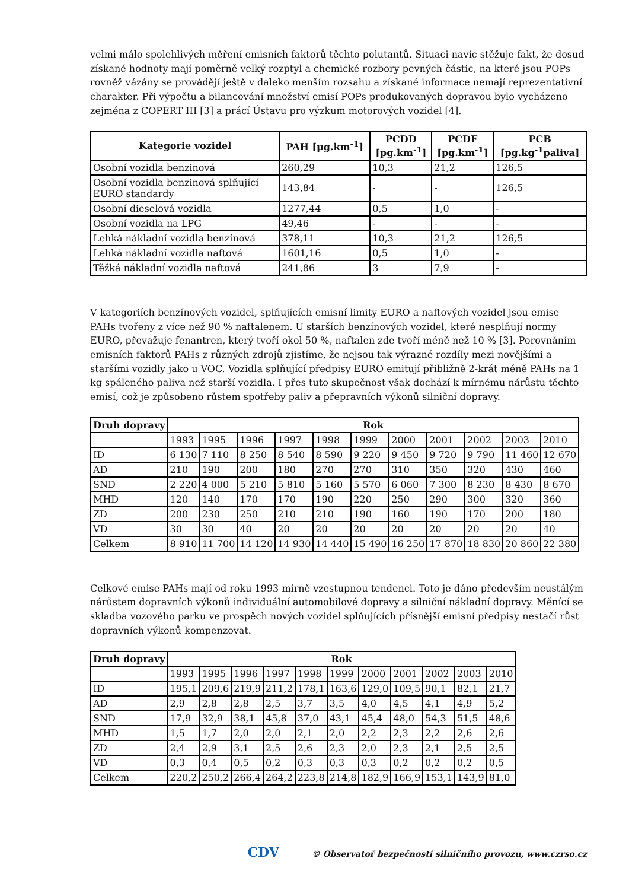velmi málo spolehlivých měření emisních faktorů těchto polutantů. Situaci navíc stěžuje fakt, že dosud získané hodnoty mají poměrně velký rozptyl a chemické rozbory pevných částic, na které jsou POPs rovněž vázány se provádějí ještě v daleko menším rozsahu a získané informace nemají reprezentativní charakter. Při výpočtu a bilancování množství emisí POPs produkovaných dopravou bylo vycházeno zejména z COPERT III [3] a prácí Ústavu pro výzkum motorových vozidel [4].
| Kategorie vozidel | PAH [μg.km<sup>-1</sup>] | PCDD [pg.km<sup>-1</sup>] | PCDF [pg.km<sup>-1</sup>] | PCB [pg.kg<sup>-1</sup>paliva] |
| --- | --- | --- | --- | --- |
| Osobní vozidla benzinová | 260,29 | 10,3 | 21,2 | 126,5 |
| Osobní vozidla benzinová splňující EURO standardy | 143,84 | - | - | 126,5 |
| Osobní dieselová vozidla | 1277,44 | 0,5 | 1,0 | - |
| Osobní vozidla na LPG | 49,46 | - | - | - |
| Lehká nákladní vozidla benzínová | 378,11 | 10,3 | 21,2 | 126,5 |
| Lehká nákladní vozidla naftová | 1601,16 | 0,5 | 1,0 | - |
| Těžká nákladní vozidla naftová | 241,86 | 3 | 7,9 | - |
V kategoriích benzínových vozidel, splňujících emisní limity EURO a naftových vozidel jsou emise PAHs tvořeny z více než 90 % naftalenem. U starších benzínových vozidel, které nesplňují normy EURO, převažuje fenantren, který tvoří okol 50 %, naftalen zde tvoří méně než 10 % [3]. Porovnáním emisních faktorů PAHs z různých zdrojů zjistíme, že nejsou tak výrazné rozdíly mezi novějšími a staršími vozidly jako u VOC. Vozidla splňující předpisy EURO emitují přibližně 2-krát méně PAHs na 1 kg spáleného paliva než starší vozidla. I přes tuto skupečnost však dochází k mírnému nárůstu těchto emisí, což je způsobeno růstem spotřeby paliv a přepravních výkonů silniční dopravy.
| Druh dopravy | Rok | | | | | | | | | | |
| --- | --- | --- | --- | --- | --- | --- | --- | --- | --- | --- | --- |
| | 1993 | 1995 | 1996 | 1997 | 1998 | 1999 | 2000 | 2001 | 2002 | 2003 | 2010 |
| ID | 6 130 | 7 110 | 8 250 | 8 540 | 8 590 | 9 220 | 9 450 | 9 720 | 9 790 | 11 460 | 12 670 |
| AD | 210 | 190 | 200 | 180 | 270 | 270 | 310 | 350 | 320 | 430 | 460 |
| SND | 2 220 | 4 000 | 5 210 | 5 810 | 5 160 | 5 570 | 6 060 | 7 300 | 8 230 | 8 430 | 8 670 |
| MHD | 120 | 140 | 170 | 170 | 190 | 220 | 250 | 290 | 300 | 320 | 360 |
| ZD | 200 | 230 | 250 | 210 | 210 | 190 | 160 | 190 | 170 | 200 | 180 |
| VD | 30 | 30 | 40 | 20 | 20 | 20 | 20 | 20 | 20 | 20 | 40 |
| Celkem | 8 910 | 11 700 | 14 120 | 14 930 | 14 440 | 15 490 | 16 250 | 17 870 | 18 830 | 20 860 | 22 380 |
Celkové emise PAHs mají od roku 1993 mírně vzestupnou tendenci. Toto je dáno především neustálým nárůstem dopravních výkonů individuální automobilové dopravy a silniční nákladní dopravy. Měnící se skladba vozového parku ve prospěch nových vozidel splňujících přísnější emisní předpisy nestačí růst dopravních výkonů kompenzovat.
| Druh dopravy | Rok | | | | | | | | | | |
| --- | --- | --- | --- | --- | --- | --- | --- | --- | --- | --- | --- |
| | 1993 | 1995 | 1996 | 1997 | 1998 | 1999 | 2000 | 2001 | 2002 | 2003 | 2010 |
| ID | 195,1 | 209,6 | 219,9 | 211,2 | 178,1 | 163,6 | 129,0 | 109,5 | 90,1 | 82,1 | 21,7 |
| AD | 2,9 | 2,8 | 2,8 | 2,5 | 3,7 | 3,5 | 4,0 | 4,5 | 4,1 | 4,9 | 5,2 |
| SND | 17,9 | 32,9 | 38,1 | 45,8 | 37,0 | 43,1 | 45,4 | 48,0 | 54,3 | 51,5 | 48,6 |
| MHD | 1,5 | 1,7 | 2,0 | 2,0 | 2,1 | 2,0 | 2,2 | 2,3 | 2,2 | 2,6 | 2,6 |
| ZD | 2,4 | 2,9 | 3,1 | 2,5 | 2,6 | 2,3 | 2,0 | 2,3 | 2,1 | 2,5 | 2,5 |
| VD | 0,3 | 0,4 | 0,5 | 0,2 | 0,3 | 0,3 | 0,3 | 0,2 | 0,2 | 0,2 | 0,5 |
| Celkem | 220,2 | 250,2 | 266,4 | 264,2 | 223,8 | 214,8 | 182,9 | 166,9 | 153,1 | 143,9 | 81,0 |
CDV © Observatoř bezpečnosti silničního provozu, www.czrso.cz